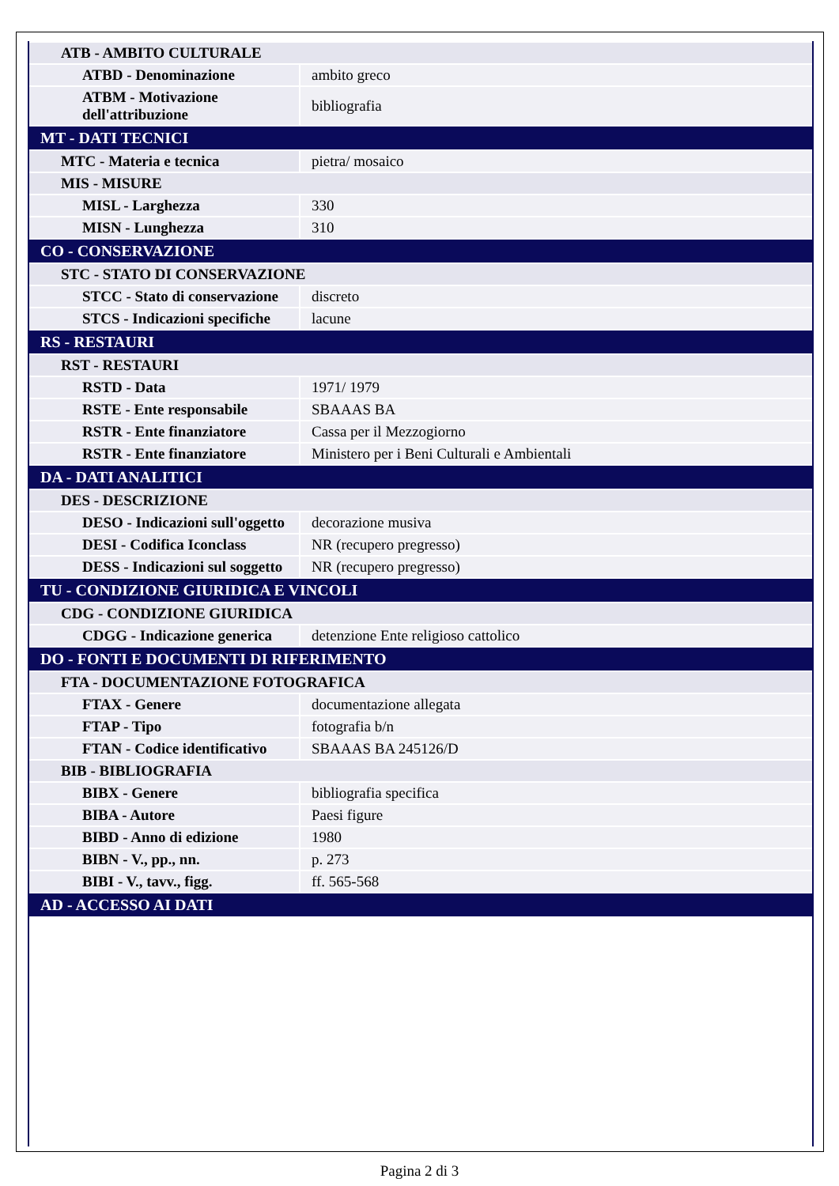| ATB - AMBITO CULTURALE | |
| ATBD - Denominazione | ambito greco |
| ATBM - Motivazione dell'attribuzione | bibliografia |
| MT - DATI TECNICI | |
| MTC - Materia e tecnica | pietra/ mosaico |
| MIS - MISURE | |
| MISL - Larghezza | 330 |
| MISN - Lunghezza | 310 |
| CO - CONSERVAZIONE | |
| STC - STATO DI CONSERVAZIONE | |
| STCC - Stato di conservazione | discreto |
| STCS - Indicazioni specifiche | lacune |
| RS - RESTAURI | |
| RST - RESTAURI | |
| RSTD - Data | 1971/ 1979 |
| RSTE - Ente responsabile | SBAAAS BA |
| RSTR - Ente finanziatore | Cassa per il Mezzogiorno |
| RSTR - Ente finanziatore | Ministero per i Beni Culturali e Ambientali |
| DA - DATI ANALITICI | |
| DES - DESCRIZIONE | |
| DESO - Indicazioni sull'oggetto | decorazione musiva |
| DESI - Codifica Iconclass | NR (recupero pregresso) |
| DESS - Indicazioni sul soggetto | NR (recupero pregresso) |
| TU - CONDIZIONE GIURIDICA E VINCOLI | |
| CDG - CONDIZIONE GIURIDICA | |
| CDGG - Indicazione generica | detenzione Ente religioso cattolico |
| DO - FONTI E DOCUMENTI DI RIFERIMENTO | |
| FTA - DOCUMENTAZIONE FOTOGRAFICA | |
| FTAX - Genere | documentazione allegata |
| FTAP - Tipo | fotografia b/n |
| FTAN - Codice identificativo | SBAAAS BA 245126/D |
| BIB - BIBLIOGRAFIA | |
| BIBX - Genere | bibliografia specifica |
| BIBA - Autore | Paesi figure |
| BIBD - Anno di edizione | 1980 |
| BIBN - V., pp., nn. | p. 273 |
| BIBI - V., tavv., figg. | ff. 565-568 |
| AD - ACCESSO AI DATI | |
Pagina 2 di 3